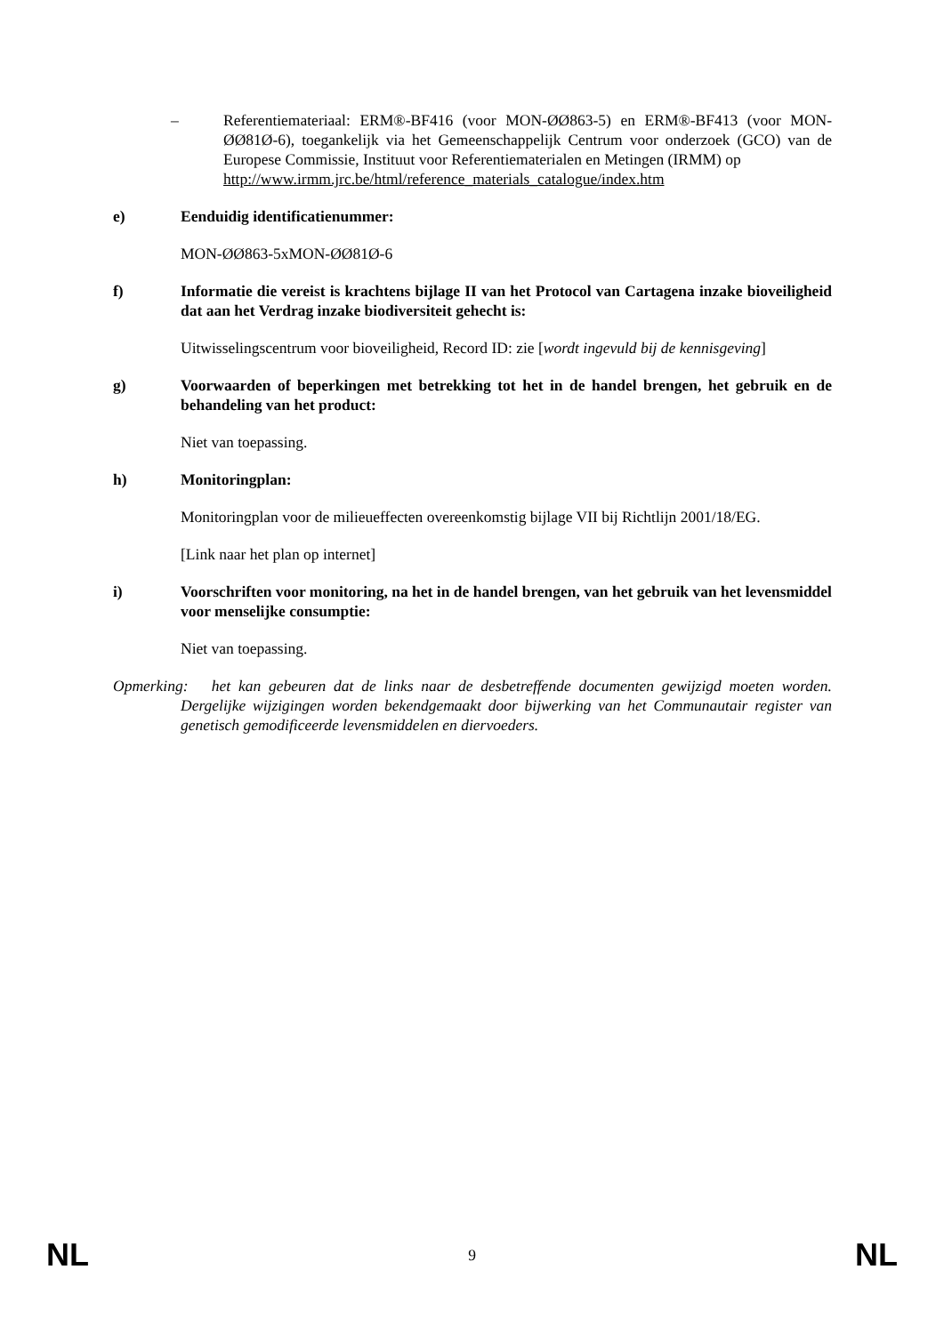– Referentiemateriaal: ERM®-BF416 (voor MON-ØØ863-5) en ERM®-BF413 (voor MON-ØØ81Ø-6), toegankelijk via het Gemeenschappelijk Centrum voor onderzoek (GCO) van de Europese Commissie, Instituut voor Referentiematerialen en Metingen (IRMM) op
http://www.irmm.jrc.be/html/reference_materials_catalogue/index.htm
e) Eenduidig identificatienummer:
MON-ØØ863-5xMON-ØØ81Ø-6
f) Informatie die vereist is krachtens bijlage II van het Protocol van Cartagena inzake bioveiligheid dat aan het Verdrag inzake biodiversiteit gehecht is:
Uitwisselingscentrum voor bioveiligheid, Record ID: zie [wordt ingevuld bij de kennisgeving]
g) Voorwaarden of beperkingen met betrekking tot het in de handel brengen, het gebruik en de behandeling van het product:
Niet van toepassing.
h) Monitoringplan:
Monitoringplan voor de milieueffecten overeenkomstig bijlage VII bij Richtlijn 2001/18/EG.
[Link naar het plan op internet]
i) Voorschriften voor monitoring, na het in de handel brengen, van het gebruik van het levensmiddel voor menselijke consumptie:
Niet van toepassing.
Opmerking: het kan gebeuren dat de links naar de desbetreffende documenten gewijzigd moeten worden. Dergelijke wijzigingen worden bekendgemaakt door bijwerking van het Communautair register van genetisch gemodificeerde levensmiddelen en diervoeders.
NL 9 NL